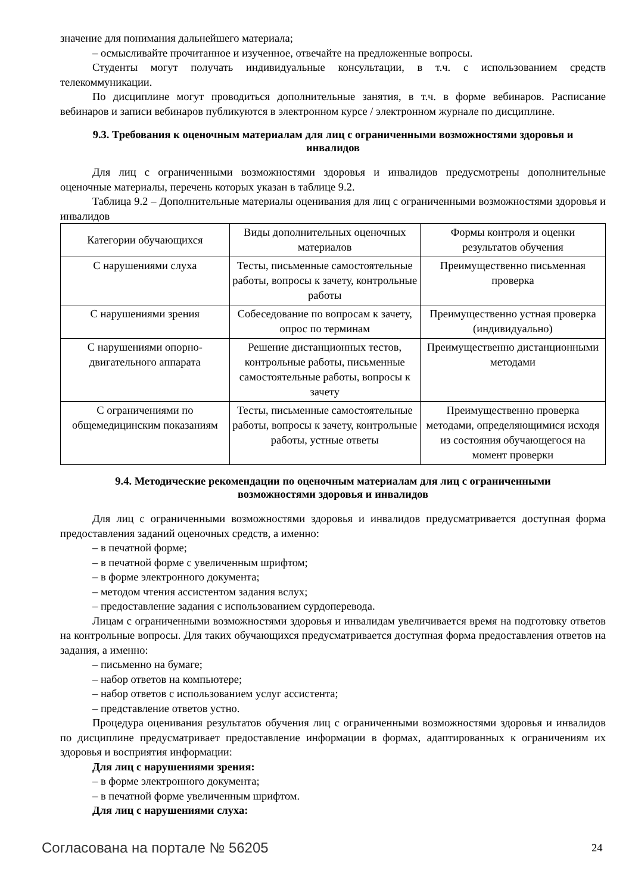значение для понимания дальнейшего материала;
– осмысливайте прочитанное и изученное, отвечайте на предложенные вопросы.
Студенты могут получать индивидуальные консультации, в т.ч. с использованием средств телекоммуникации.
По дисциплине могут проводиться дополнительные занятия, в т.ч. в форме вебинаров. Расписание вебинаров и записи вебинаров публикуются в электронном курсе / электронном журнале по дисциплине.
9.3. Требования к оценочным материалам для лиц с ограниченными возможностями здоровья и инвалидов
Для лиц с ограниченными возможностями здоровья и инвалидов предусмотрены дополнительные оценочные материалы, перечень которых указан в таблице 9.2.
Таблица 9.2 – Дополнительные материалы оценивания для лиц с ограниченными возможностями здоровья и инвалидов
| Категории обучающихся | Виды дополнительных оценочных материалов | Формы контроля и оценки результатов обучения |
| С нарушениями слуха | Тесты, письменные самостоятельные работы, вопросы к зачету, контрольные работы | Преимущественно письменная проверка |
| С нарушениями зрения | Собеседование по вопросам к зачету, опрос по терминам | Преимущественно устная проверка (индивидуально) |
| С нарушениями опорно-двигательного аппарата | Решение дистанционных тестов, контрольные работы, письменные самостоятельные работы, вопросы к зачету | Преимущественно дистанционными методами |
| С ограничениями по общемедицинским показаниям | Тесты, письменные самостоятельные работы, вопросы к зачету, контрольные работы, устные ответы | Преимущественно проверка методами, определяющимися исходя из состояния обучающегося на момент проверки |
9.4. Методические рекомендации по оценочным материалам для лиц с ограниченными возможностями здоровья и инвалидов
Для лиц с ограниченными возможностями здоровья и инвалидов предусматривается доступная форма предоставления заданий оценочных средств, а именно:
– в печатной форме;
– в печатной форме с увеличенным шрифтом;
– в форме электронного документа;
– методом чтения ассистентом задания вслух;
– предоставление задания с использованием сурдоперевода.
Лицам с ограниченными возможностями здоровья и инвалидам увеличивается время на подготовку ответов на контрольные вопросы. Для таких обучающихся предусматривается доступная форма предоставления ответов на задания, а именно:
– письменно на бумаге;
– набор ответов на компьютере;
– набор ответов с использованием услуг ассистента;
– представление ответов устно.
Процедура оценивания результатов обучения лиц с ограниченными возможностями здоровья и инвалидов по дисциплине предусматривает предоставление информации в формах, адаптированных к ограничениям их здоровья и восприятия информации:
Для лиц с нарушениями зрения:
– в форме электронного документа;
– в печатной форме увеличенным шрифтом.
Для лиц с нарушениями слуха:
Согласована на портале № 56205 24